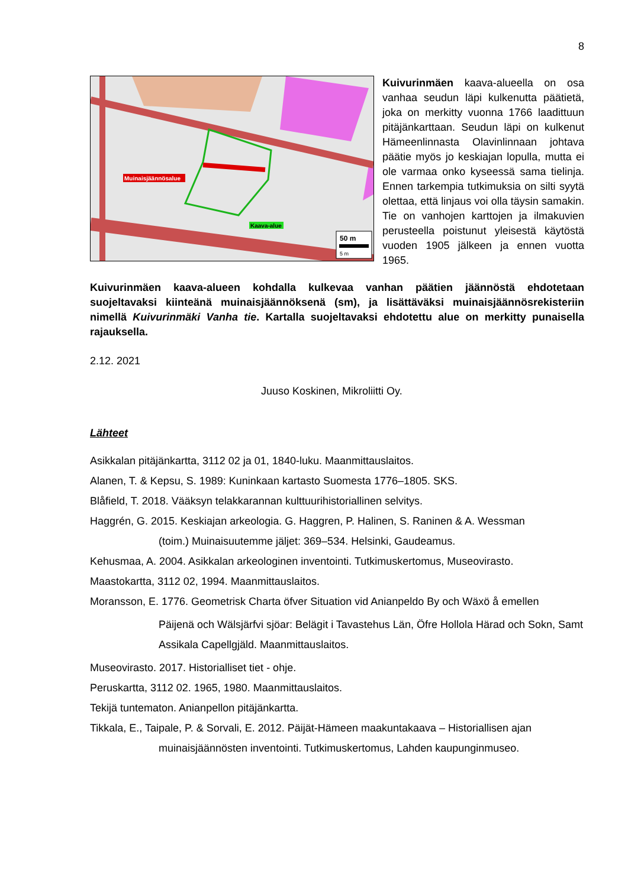8
Muinaisjäännösalue
Kaava-alue
50 m
5 m
Kuivurinmäen kaava-alueella on osa vanhaa seudun läpi kulkenutta päätietä, joka on merkitty vuonna 1766 laadittuun pitäjänkarttaan. Seudun läpi on kulkenut Hämeenlinnasta Olavinlinnaan johtava päätie myös jo keskiajan lopulla, mutta ei ole varmaa onko kyseessä sama tielinja. Ennen tarkempia tutkimuksia on silti syytä olettaa, että linjaus voi olla täysin samakin. Tie on vanhojen karttojen ja ilmakuvien perusteella poistunut yleisestä käytöstä vuoden 1905 jälkeen ja ennen vuotta 1965.
Kuivurinmäen kaava-alueen kohdalla kulkevaa vanhan päätien jäännöstä ehdotetaan suojeltavaksi kiinteänä muinaisjäännöksenä (sm), ja lisättäväksi muinaisjäännösrekisteriin nimellä Kuivurinmäki Vanha tie. Kartalla suojeltavaksi ehdotettu alue on merkitty punaisella rajauksella.
2.12. 2021
Juuso Koskinen, Mikroliitti Oy.
Lähteet
Asikkalan pitäjänkartta, 3112 02 ja 01, 1840-luku. Maanmittauslaitos.
Alanen, T. & Kepsu, S. 1989: Kuninkaan kartasto Suomesta 1776–1805. SKS.
Blåfield, T. 2018. Vääksyn telakkarannan kulttuurihistoriallinen selvitys.
Haggrén, G. 2015. Keskiajan arkeologia. G. Haggren, P. Halinen, S. Raninen & A. Wessman
(toim.) Muinaisuutemme jäljet: 369–534. Helsinki, Gaudeamus.
Kehusmaa, A. 2004. Asikkalan arkeologinen inventointi. Tutkimuskertomus, Museovirasto.
Maastokartta, 3112 02, 1994. Maanmittauslaitos.
Moransson, E. 1776. Geometrisk Charta öfver Situation vid Anianpeldo By och Wäxö å emellen
Päijenä och Wälsjärfvi sjöar: Belägit i Tavastehus Län, Öfre Hollola Härad och Sokn, Samt Assikala Capellgjäld. Maanmittauslaitos.
Museovirasto. 2017. Historialliset tiet - ohje.
Peruskartta, 3112 02. 1965, 1980. Maanmittauslaitos.
Tekijä tuntematon. Anianpellon pitäjänkartta.
Tikkala, E., Taipale, P. & Sorvali, E. 2012. Päijät-Hämeen maakuntakaava – Historiallisen ajan
muinaisjäännösten inventointi. Tutkimuskertomus, Lahden kaupunginmuseo.